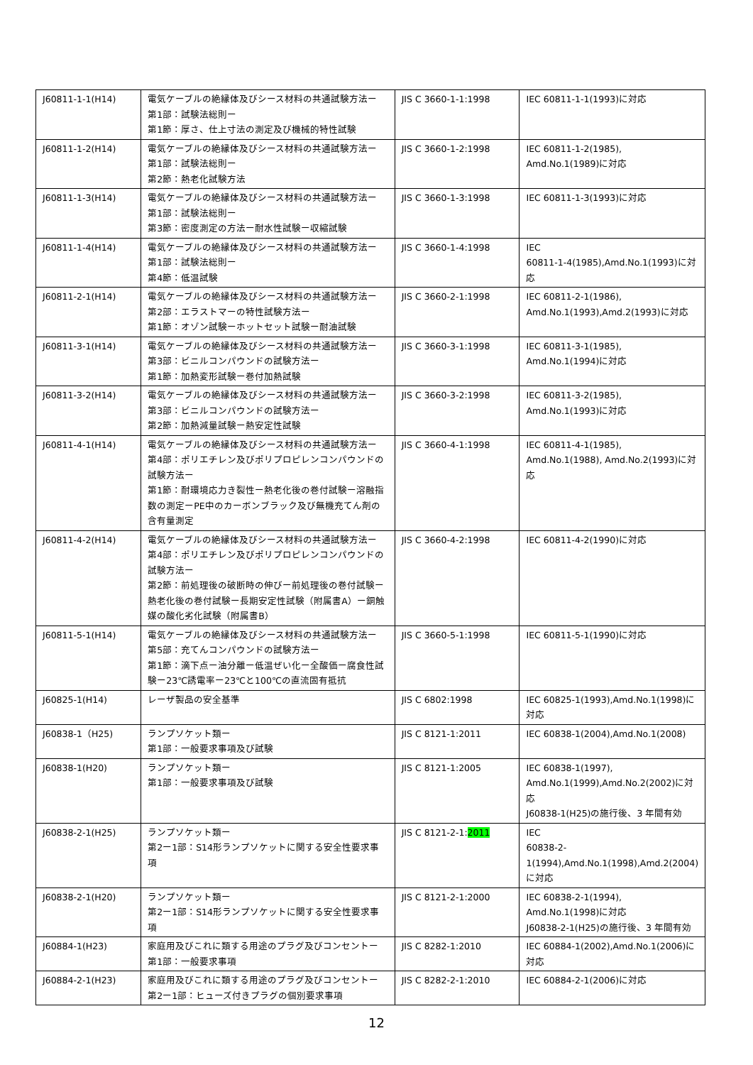| J60811-1-1(H14) | 電気ケーブルの絶縁体及びシース材料の共通試験方法ー 第1部：試験法総則ー 第1節：厚さ、仕上寸法の測定及び機械的特性試験 | JIS C 3660-1-1:1998 | IEC 60811-1-1(1993)に対応 |
| J60811-1-2(H14) | 電気ケーブルの絶縁体及びシース材料の共通試験方法ー 第1部：試験法総則ー 第2節：熱老化試験方法 | JIS C 3660-1-2:1998 | IEC 60811-1-2(1985), Amd.No.1(1989)に対応 |
| J60811-1-3(H14) | 電気ケーブルの絶縁体及びシース材料の共通試験方法ー 第1部：試験法総則ー 第3節：密度測定の方法ー耐水性試験ー収縮試験 | JIS C 3660-1-3:1998 | IEC 60811-1-3(1993)に対応 |
| J60811-1-4(H14) | 電気ケーブルの絶縁体及びシース材料の共通試験方法ー 第1部：試験法総則ー 第4節：低温試験 | JIS C 3660-1-4:1998 | IEC 60811-1-4(1985),Amd.No.1(1993)に対応 |
| J60811-2-1(H14) | 電気ケーブルの絶縁体及びシース材料の共通試験方法ー 第2部：エラストマーの特性試験方法ー 第1節：オゾン試験ーホットセット試験ー耐油試験 | JIS C 3660-2-1:1998 | IEC 60811-2-1(1986), Amd.No.1(1993),Amd.2(1993)に対応 |
| J60811-3-1(H14) | 電気ケーブルの絶縁体及びシース材料の共通試験方法ー 第3部：ビニルコンパウンドの試験方法ー 第1節：加熱変形試験ー巻付加熱試験 | JIS C 3660-3-1:1998 | IEC 60811-3-1(1985), Amd.No.1(1994)に対応 |
| J60811-3-2(H14) | 電気ケーブルの絶縁体及びシース材料の共通試験方法ー 第3部：ビニルコンパウンドの試験方法ー 第2節：加熱減量試験ー熱安定性試験 | JIS C 3660-3-2:1998 | IEC 60811-3-2(1985), Amd.No.1(1993)に対応 |
| J60811-4-1(H14) | 電気ケーブルの絶縁体及びシース材料の共通試験方法ー 第4部：ポリエチレン及びポリプロピレンコンパウンドの試験方法ー 第1節：耐環境応力き裂性ー熱老化後の巻付試験ー溶融指数の測定ーPE中のカーボンブラック及び無機充てん剤の含有量測定 | JIS C 3660-4-1:1998 | IEC 60811-4-1(1985), Amd.No.1(1988), Amd.No.2(1993)に対応 |
| J60811-4-2(H14) | 電気ケーブルの絶縁体及びシース材料の共通試験方法ー 第4部：ポリエチレン及びポリプロピレンコンパウンドの試験方法ー 第2節：前処理後の破断時の伸びー前処理後の巻付試験ー熱老化後の巻付試験ー長期安定性試験（附属書A）ー銅触媒の酸化劣化試験（附属書B） | JIS C 3660-4-2:1998 | IEC 60811-4-2(1990)に対応 |
| J60811-5-1(H14) | 電気ケーブルの絶縁体及びシース材料の共通試験方法ー 第5部：充てんコンパウンドの試験方法ー 第1節：滴下点ー油分離ー低温ぜい化ー全酸価ー腐食性試験ー23℃誘電率ー23℃と100℃の直流固有抵抗 | JIS C 3660-5-1:1998 | IEC 60811-5-1(1990)に対応 |
| J60825-1(H14) | レーザ製品の安全基準 | JIS C 6802:1998 | IEC 60825-1(1993),Amd.No.1(1998)に対応 |
| J60838-1（H25) | ランプソケット類ー 第1部：一般要求事項及び試験 | JIS C 8121-1:2011 | IEC 60838-1(2004),Amd.No.1(2008) |
| J60838-1(H20) | ランプソケット類ー 第1部：一般要求事項及び試験 | JIS C 8121-1:2005 | IEC 60838-1(1997), Amd.No.1(1999),Amd.No.2(2002)に対応 J60838-1(H25)の施行後、3 年間有効 |
| J60838-2-1(H25) | ランプソケット類ー 第2ー1部：S14形ランプソケットに関する安全性要求事項 | JIS C 8121-2-1: 2011 | IEC 60838-2-1(1994),Amd.No.1(1998),Amd.2(2004)に対応 |
| J60838-2-1(H20) | ランプソケット類ー 第2ー1部：S14形ランプソケットに関する安全性要求事項 | JIS C 8121-2-1:2000 | IEC 60838-2-1(1994), Amd.No.1(1998)に対応 J60838-2-1(H25)の施行後、3 年間有効 |
| J60884-1(H23) | 家庭用及びこれに類する用途のプラグ及びコンセントー 第1部：一般要求事項 | JIS C 8282-1:2010 | IEC 60884-1(2002),Amd.No.1(2006)に対応 |
| J60884-2-1(H23) | 家庭用及びこれに類する用途のプラグ及びコンセントー 第2ー1部：ヒューズ付きプラグの個別要求事項 | JIS C 8282-2-1:2010 | IEC 60884-2-1(2006)に対応 |
12